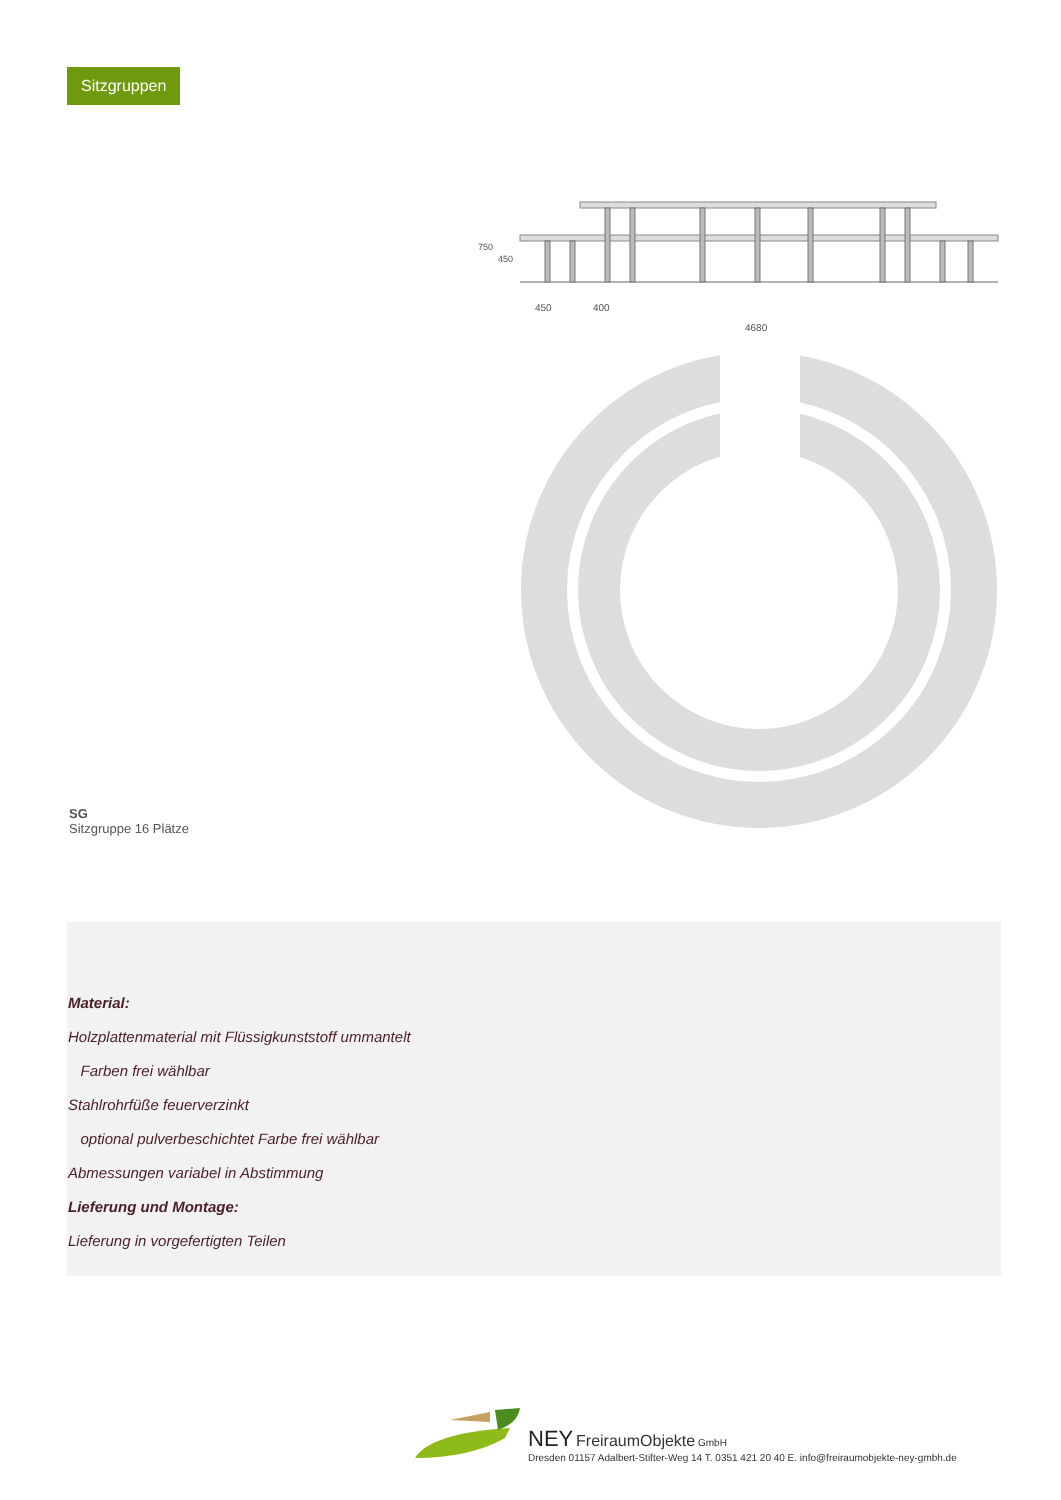Sitzgruppen
750
450
450
400
4680
SG
Sitzgruppe 16 Plätze
Material:
Holzplattenmaterial mit Flüssigkunststoff ummantelt
Farben frei wählbar
Stahlrohrfüße feuerverzinkt
optional pulverbeschichtet Farbe frei wählbar
Abmessungen variabel in Abstimmung
Lieferung und Montage:
Lieferung in vorgefertigten Teilen
NEY FreiraumObjekte GmbH
Dresden 01157 Adalbert-Stifter-Weg 14 T. 0351 421 20 40 E. info@freiraumobjekte-ney-gmbh.de